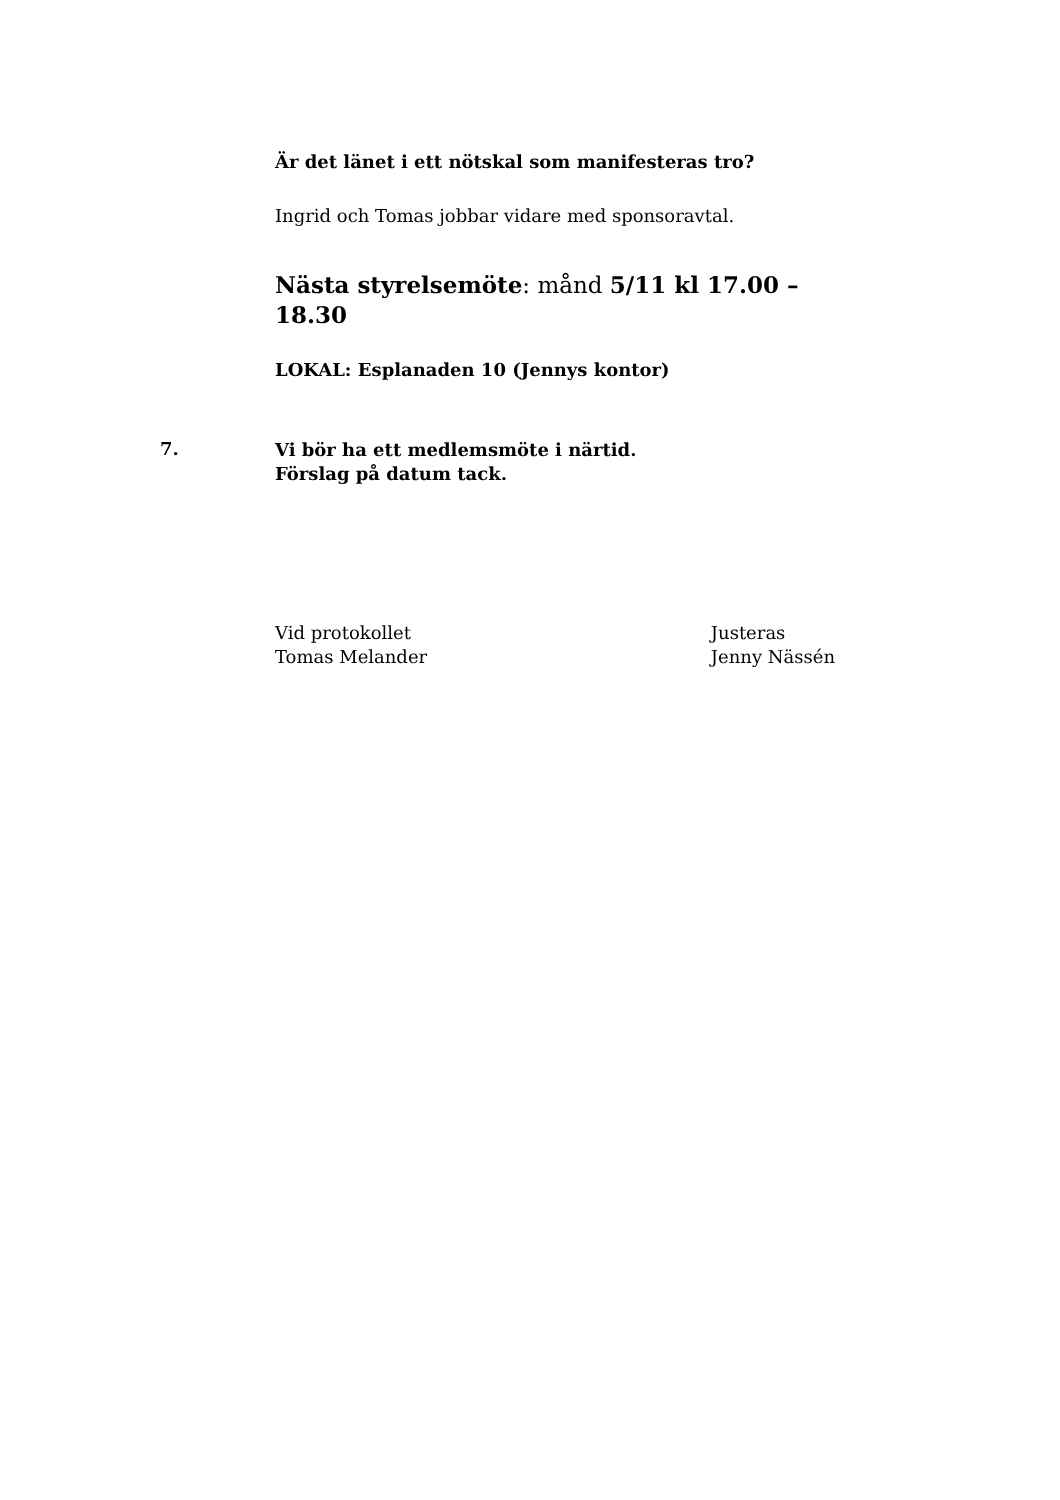Är det länet i ett nötskal som manifesteras tro?
Ingrid och Tomas jobbar vidare med sponsoravtal.
Nästa styrelsemöte: månd 5/11 kl 17.00 – 18.30
LOKAL: Esplanaden 10 (Jennys kontor)
7.
Vi bör ha ett medlemsmöte i närtid.
Förslag på datum tack.
Vid protokollet
Tomas Melander
Justeras
Jenny Nässén